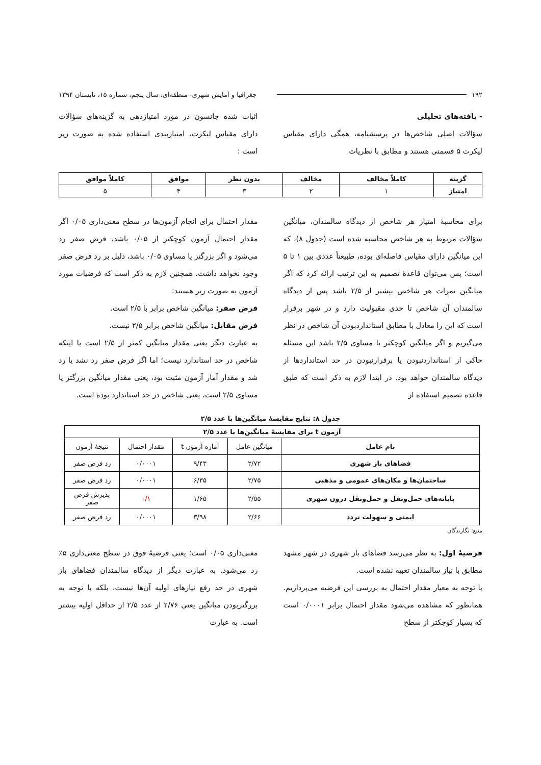۱۹۲ جغرافیا و آمایش شهری- منطقه‌ای، سال پنجم، شماره ۱۵، تابستان ۱۳۹۴
- یافته‌های تحلیلی
سؤالات اصلی شاخص‌ها در پرسشنامه، همگی دارای مقیاس لیکرت ۵ قسمتی هستند و مطابق با نظریات
اثبات شده جانسون در مورد امتیازدهی به گزینه‌های سؤالات دارای مقیاس لیکرت، امتیازبندی استفاده شده به صورت زیر است :
| گزینه | کاملاً مخالف | مخالف | بدون نظر | موافق | کاملاً موافق |
| --- | --- | --- | --- | --- | --- |
| امتیاز | ۱ | ۲ | ۳ | ۴ | ۵ |
برای محاسبهٔ امتیاز هر شاخص از دیدگاه سالمندان، میانگین سؤالات مربوط به هر شاخص محاسبه شده است (جدول ۸)، که این میانگین دارای مقیاس فاصله‌ای بوده، طبیعتاً عددی بین ۱ تا ۵ است؛ پس می‌توان قاعدهٔ تصمیم به این ترتیب ارائه کرد که اگر میانگین نمرات هر شاخص بیشتر از ۲/۵ باشد پس از دیدگاه سالمندان آن شاخص تا حدی مقبولیت دارد و در شهر برقرار است که این را معادل با مطابق استانداردبودن آن شاخص در نظر می‌گیریم و اگر میانگین کوچکتر یا مساوی ۲/۵ باشد این مسئله حاکی از استانداردنبودن یا برقرارنبودن در حد استانداردها از دیدگاه سالمندان خواهد بود. در ابتدا لازم به ذکر است که طبق قاعده تصمیم استفاده از
مقدار احتمال برای انجام آزمون‌ها در سطح معنی‌داری ۰/۰۵ اگر مقدار احتمال آزمون کوچکتر از ۰/۰۵ باشد، فرض صفر رد می‌شود و اگر بزرگتر یا مساوی ۰/۰۵ باشد، دلیل بر رد فرض صفر وجود نخواهد داشت. همچنین لازم به ذکر است که فرضیات مورد آزمون به صورت زیر هستند:
فرض صفر: میانگین شاخص برابر با ۲/۵ است.
فرض مقابل: میانگین شاخص برابر ۲/۵ نیست.
به عبارت دیگر یعنی مقدار میانگین کمتر از ۲/۵ است یا اینکه شاخص در حد استاندارد نیست؛ اما اگر فرض صفر رد نشد یا رد شد و مقدار آمار آزمون مثبت بود، یعنی مقدار میانگین بزرگتر یا مساوی ۲/۵ است، یعنی شاخص در حد استاندارد بوده است.
جدول ۸: نتایج مقایسهٔ میانگین‌ها با عدد ۲/۵
| آزمون t برای مقایسهٔ میانگین‌ها با عدد ۲/۵ | | | | |
| --- | --- | --- | --- | --- |
| نام عامل | میانگین عامل | آماره آزمون t | مقدار احتمال | نتیجهٔ آزمون |
| فضاهای باز شهری | ۲/۷۲ | ۹/۴۳ | ۰/۰۰۰۱ | رد فرض صفر |
| ساختمان‌ها و مکان‌های عمومی و مذهبی | ۲/۷۵ | ۶/۳۵ | ۰/۰۰۰۱ | رد فرض صفر |
| پایانه‌های حمل‌ونقل و حمل‌ونقل درون شهری | ۲/۵۵ | ۱/۶۵ | ۰/۱ | پذیرش فرض صفر |
| ایمنی و سهولت تردد | ۲/۶۶ | ۳/۹۸ | ۰/۰۰۰۱ | رد فرض صفر |
منبع: نگارندگان
فرضیهٔ اول: به نظر می‌رسد فضاهای باز شهری در شهر مشهد مطابق با نیاز سالمندان تعبیه نشده است.
با توجه به معیار مقدار احتمال به بررسی این فرضیه می‌پردازیم. همانطور که مشاهده می‌شود مقدار احتمال برابر ۰/۰۰۰۱ است که بسیار کوچکتر از سطح
معنی‌داری ۰/۰۵ است؛ یعنی فرضیهٔ فوق در سطح معنی‌داری ۵٪ رد می‌شود. به عبارت دیگر از دیدگاه سالمندان فضاهای باز شهری در حد رفع نیازهای اولیه آن‌ها نیست، بلکه با توجه به بزرگتربودن میانگین یعنی ۲/۷۶ از عدد ۲/۵ از حداقل اولیه بیشتر است. به عبارت